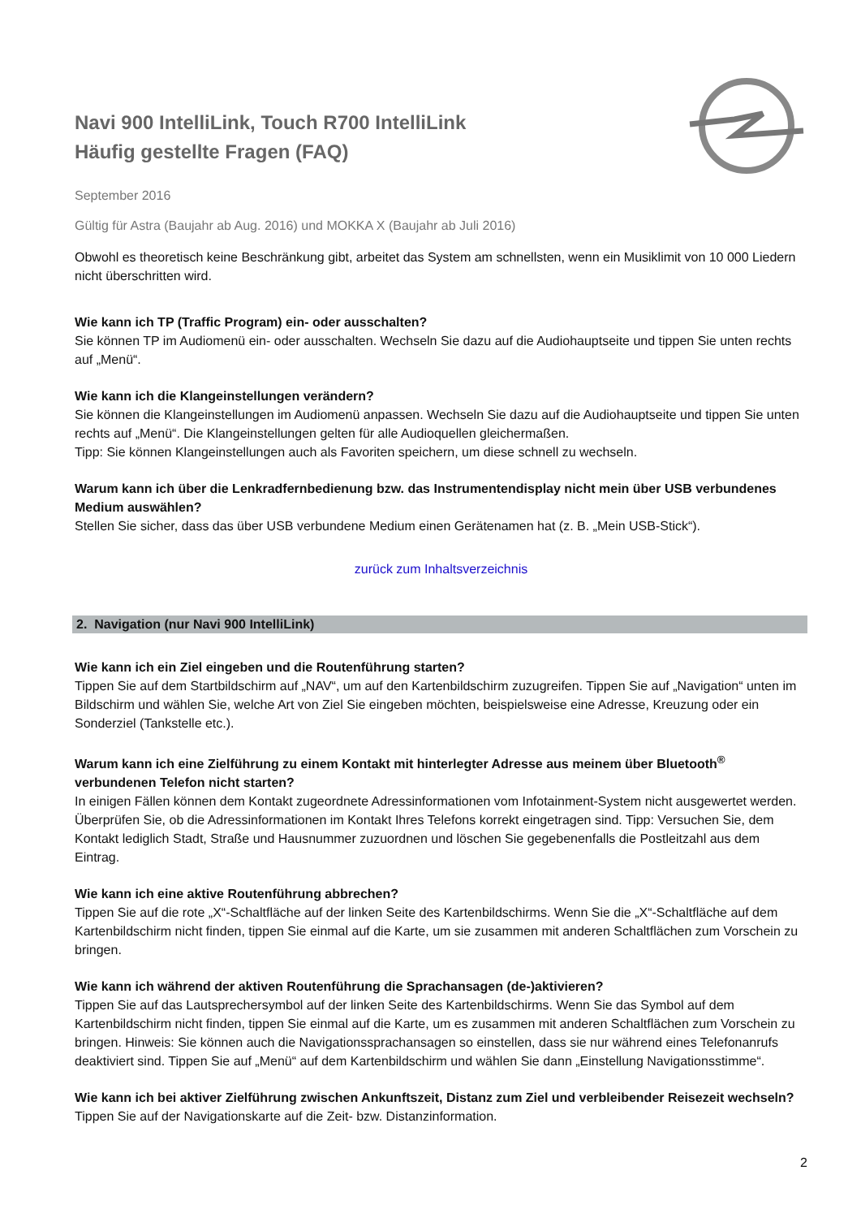Navi 900 IntelliLink, Touch R700 IntelliLink
Häufig gestellte Fragen (FAQ)
September 2016
Gültig für Astra (Baujahr ab Aug. 2016) und MOKKA X (Baujahr ab Juli 2016)
Obwohl es theoretisch keine Beschränkung gibt, arbeitet das System am schnellsten, wenn ein Musiklimit von 10 000 Liedern nicht überschritten wird.
Wie kann ich TP (Traffic Program) ein- oder ausschalten?
Sie können TP im Audiomenü ein- oder ausschalten. Wechseln Sie dazu auf die Audiohauptseite und tippen Sie unten rechts auf „Menü“.
Wie kann ich die Klangeinstellungen verändern?
Sie können die Klangeinstellungen im Audiomenü anpassen. Wechseln Sie dazu auf die Audiohauptseite und tippen Sie unten rechts auf „Menü“. Die Klangeinstellungen gelten für alle Audioquellen gleichermaßen.
Tipp: Sie können Klangeinstellungen auch als Favoriten speichern, um diese schnell zu wechseln.
Warum kann ich über die Lenkradfernbedienung bzw. das Instrumentendisplay nicht mein über USB verbundenes Medium auswählen?
Stellen Sie sicher, dass das über USB verbundene Medium einen Gerätenamen hat (z. B. „Mein USB-Stick“).
zurück zum Inhaltsverzeichnis
2. Navigation (nur Navi 900 IntelliLink)
Wie kann ich ein Ziel eingeben und die Routenführung starten?
Tippen Sie auf dem Startbildschirm auf „NAV“, um auf den Kartenbildschirm zuzugreifen. Tippen Sie auf „Navigation“ unten im Bildschirm und wählen Sie, welche Art von Ziel Sie eingeben möchten, beispielsweise eine Adresse, Kreuzung oder ein Sonderziel (Tankstelle etc.).
Warum kann ich eine Zielführung zu einem Kontakt mit hinterlegter Adresse aus meinem über Bluetooth<sup>®</sup> verbundenen Telefon nicht starten?
In einigen Fällen können dem Kontakt zugeordnete Adressinformationen vom Infotainment-System nicht ausgewertet werden. Überprüfen Sie, ob die Adressinformationen im Kontakt Ihres Telefons korrekt eingetragen sind. Tipp: Versuchen Sie, dem Kontakt lediglich Stadt, Straße und Hausnummer zuzuordnen und löschen Sie gegebenenfalls die Postleitzahl aus dem Eintrag.
Wie kann ich eine aktive Routenführung abbrechen?
Tippen Sie auf die rote „X“-Schaltfläche auf der linken Seite des Kartenbildschirms. Wenn Sie die „X“-Schaltfläche auf dem Kartenbildschirm nicht finden, tippen Sie einmal auf die Karte, um sie zusammen mit anderen Schaltflächen zum Vorschein zu bringen.
Wie kann ich während der aktiven Routenführung die Sprachansagen (de-)aktivieren?
Tippen Sie auf das Lautsprechersymbol auf der linken Seite des Kartenbildschirms. Wenn Sie das Symbol auf dem Kartenbildschirm nicht finden, tippen Sie einmal auf die Karte, um es zusammen mit anderen Schaltflächen zum Vorschein zu bringen. Hinweis: Sie können auch die Navigationssprachansagen so einstellen, dass sie nur während eines Telefonanrufs deaktiviert sind. Tippen Sie auf „Menü“ auf dem Kartenbildschirm und wählen Sie dann „Einstellung Navigationsstimme“.
Wie kann ich bei aktiver Zielführung zwischen Ankunftszeit, Distanz zum Ziel und verbleibender Reisezeit wechseln?
Tippen Sie auf der Navigationskarte auf die Zeit- bzw. Distanzinformation.
2